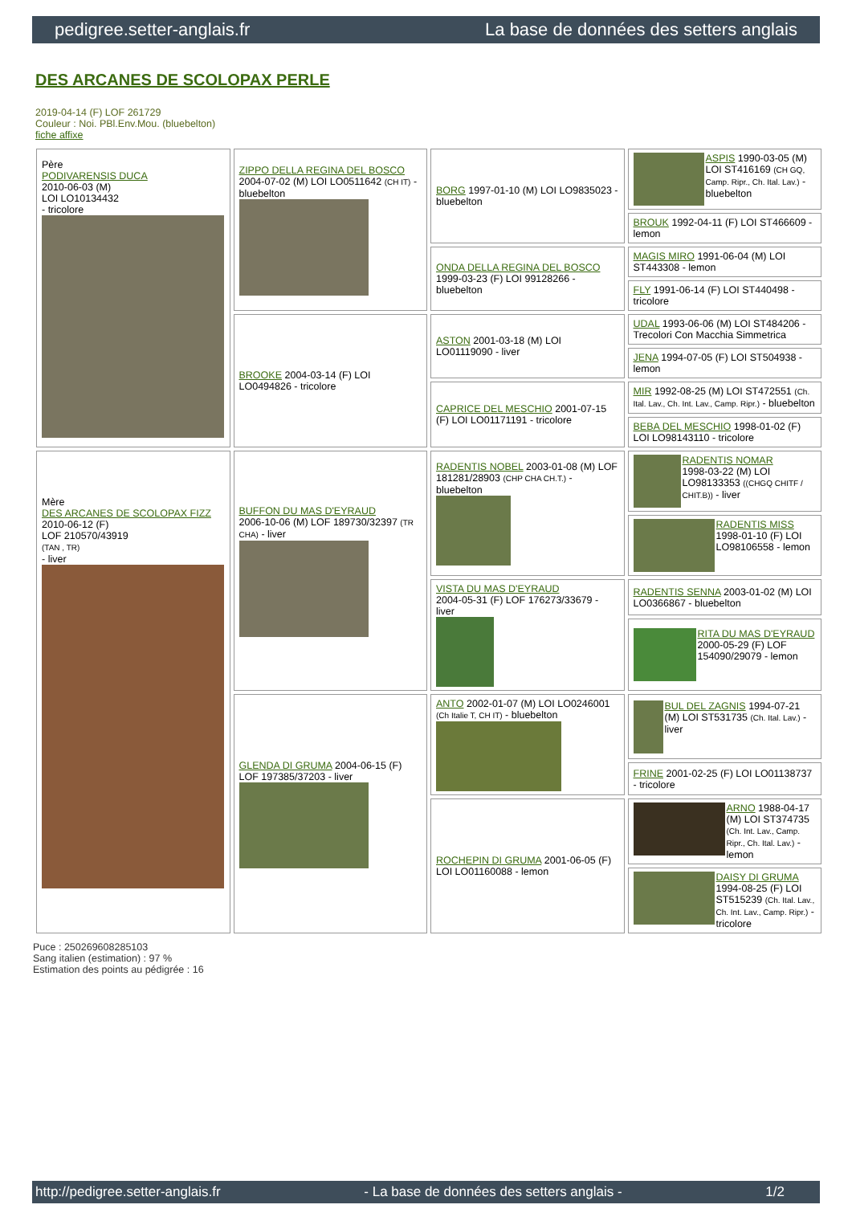pedigree.setter-anglais.fr La base de données des setters anglais
DES ARCANES DE SCOLOPAX PERLE
2019-04-14 (F) LOF 261729
Couleur : Noi. PBl.Env.Mou. (bluebelton)
fiche affixe
| Père PODIVARENSIS DUCA 2010-06-03 (M) LOI LO10134432 - tricolore | ZIPPO DELLA REGINA DEL BOSCO 2004-07-02 (M) LOI LO0511642 (CH IT) - bluebelton | BORG 1997-01-10 (M) LOI LO9835023 - bluebelton | ASPIS 1990-03-05 (M) LOI ST416169 (CH GQ, Camp. Ripr., Ch. Ital. Lav.) - bluebelton |
| | | | BROUK 1992-04-11 (F) LOI ST466609 - lemon |
| | | ONDA DELLA REGINA DEL BOSCO 1999-03-23 (F) LOI 99128266 - bluebelton | MAGIS MIRO 1991-06-04 (M) LOI ST443308 - lemon |
| | | | FLY 1991-06-14 (F) LOI ST440498 - tricolore |
| | BROOKE 2004-03-14 (F) LOI LO0494826 - tricolore | ASTON 2001-03-18 (M) LOI LO01119090 - liver | UDAL 1993-06-06 (M) LOI ST484206 - Trecolori Con Macchia Simmetrica |
| | | | JENA 1994-07-05 (F) LOI ST504938 - lemon |
| | | CAPRICE DEL MESCHIO 2001-07-15 (F) LOI LO01171191 - tricolore | MIR 1992-08-25 (M) LOI ST472551 (Ch. Ital. Lav., Ch. Int. Lav., Camp. Ripr.) - bluebelton |
| | | | BEBA DEL MESCHIO 1998-01-02 (F) LOI LO98143110 - tricolore |
| Mère DES ARCANES DE SCOLOPAX FIZZ 2010-06-12 (F) LOF 210570/43919 (TAN , TR) - liver | BUFFON DU MAS D'EYRAUD 2006-10-06 (M) LOF 189730/32397 (TR CHA) - liver | RADENTIS NOBEL 2003-01-08 (M) LOF 181281/28903 (CHP CHA CH.T.) - bluebelton | RADENTIS NOMAR 1998-03-22 (M) LOI LO98133353 ((CHGQ CHITF / CHIT.B)) - liver |
| | | | RADENTIS MISS 1998-01-10 (F) LOI LO98106558 - lemon |
| | | VISTA DU MAS D'EYRAUD 2004-05-31 (F) LOF 176273/33679 - liver | RADENTIS SENNA 2003-01-02 (M) LOI LO0366867 - bluebelton |
| | | | RITA DU MAS D'EYRAUD 2000-05-29 (F) LOF 154090/29079 - lemon |
| | GLENDA DI GRUMA 2004-06-15 (F) LOF 197385/37203 - liver | ANTO 2002-01-07 (M) LOI LO0246001 (Ch Italie T, CH IT) - bluebelton | BUL DEL ZAGNIS 1994-07-21 (M) LOI ST531735 (Ch. Ital. Lav.) - liver |
| | | | FRINE 2001-02-25 (F) LOI LO01138737 - tricolore |
| | | ROCHEPIN DI GRUMA 2001-06-05 (F) LOI LO01160088 - lemon | ARNO 1988-04-17 (M) LOI ST374735 (Ch. Int. Lav., Camp. Ripr., Ch. Ital. Lav.) - lemon |
| | | | DAISY DI GRUMA 1994-08-25 (F) LOI ST515239 (Ch. Ital. Lav., Ch. Int. Lav., Camp. Ripr.) - tricolore |
Puce : 250269608285103
Sang italien (estimation) : 97 %
Estimation des points au pédigrée : 16
http://pedigree.setter-anglais.fr - La base de données des setters anglais - 1/2